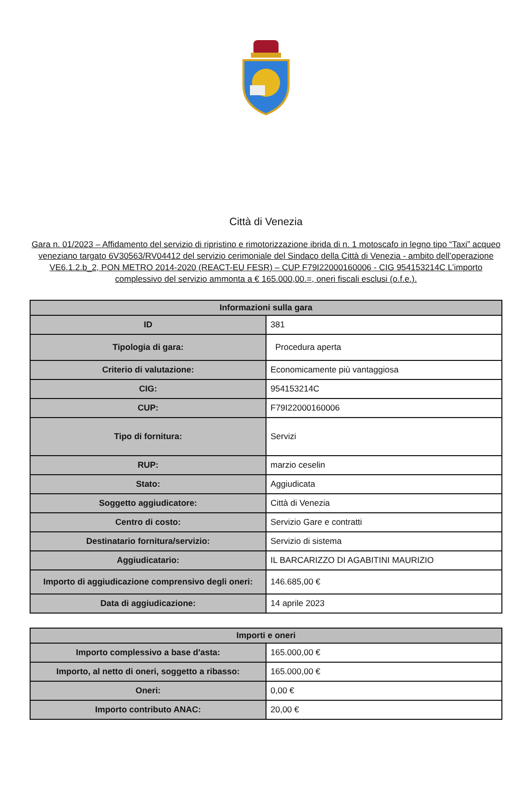Città di Venezia
Gara n. 01/2023 – Affidamento del servizio di ripristino e rimotorizzazione ibrida di n. 1 motoscafo in legno tipo “Taxi” acqueo veneziano targato 6V30563/RV04412 del servizio cerimoniale del Sindaco della Città di Venezia - ambito dell’operazione VE6.1.2.b_2, PON METRO 2014-2020 (REACT-EU FESR) – CUP F79I22000160006 - CIG 954153214C L’importo complessivo del servizio ammonta a € 165.000,00.=, oneri fiscali esclusi (o.f.e.).
| Informazioni sulla gara | |
| --- | --- |
| ID | 381 |
| Tipologia di gara: | Procedura aperta |
| Criterio di valutazione: | Economicamente più vantaggiosa |
| CIG: | 954153214C |
| CUP: | F79I22000160006 |
| Tipo di fornitura: | Servizi |
| RUP: | marzio ceselin |
| Stato: | Aggiudicata |
| Soggetto aggiudicatore: | Città di Venezia |
| Centro di costo: | Servizio Gare e contratti |
| Destinatario fornitura/servizio: | Servizio di sistema |
| Aggiudicatario: | IL BARCARIZZO DI AGABITINI MAURIZIO |
| Importo di aggiudicazione comprensivo degli oneri: | 146.685,00 € |
| Data di aggiudicazione: | 14 aprile 2023 |
| Importi e oneri | |
| --- | --- |
| Importo complessivo a base d'asta: | 165.000,00 € |
| Importo, al netto di oneri, soggetto a ribasso: | 165.000,00 € |
| Oneri: | 0,00 € |
| Importo contributo ANAC: | 20,00 € |